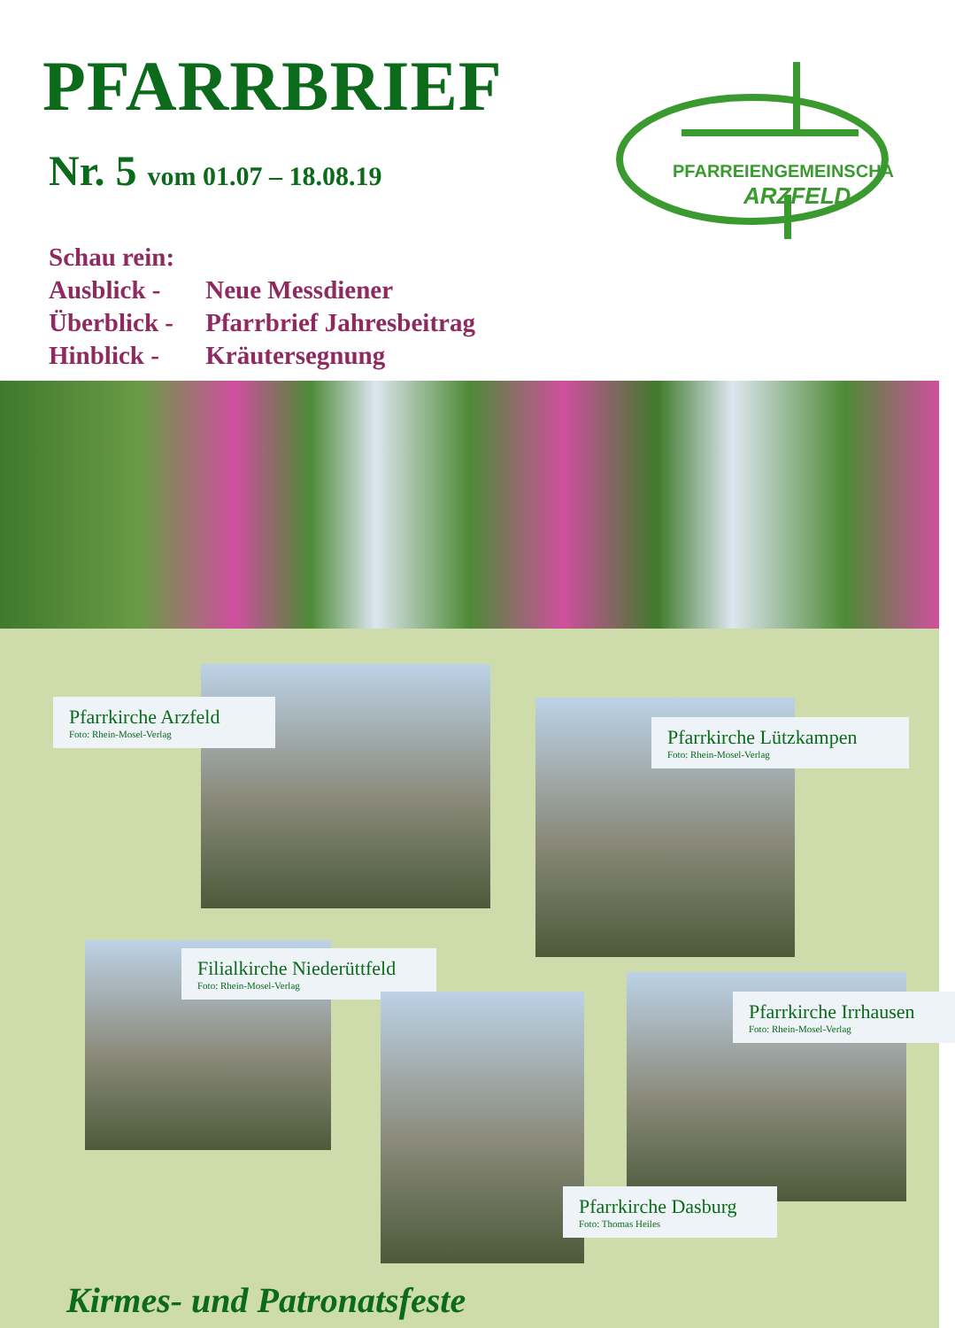PFARRBRIEF
Nr. 5 vom 01.07 – 18.08.19
PFARREIENGEMEINSCHAFT
ARZFELD
Schau rein:
Ausblick - Neue Messdiener
Überblick - Pfarrbrief Jahresbeitrag
Hinblick - Kräutersegnung
Pfarrkirche Arzfeld
Foto: Rhein-Mosel-Verlag
Pfarrkirche Lützkampen
Foto: Rhein-Mosel-Verlag
Filialkirche Niederüttfeld
Foto: Rhein-Mosel-Verlag
Pfarrkirche Irrhausen
Foto: Rhein-Mosel-Verlag
Pfarrkirche Dasburg
Foto: Thomas Heiles
Kirmes- und Patronatsfeste